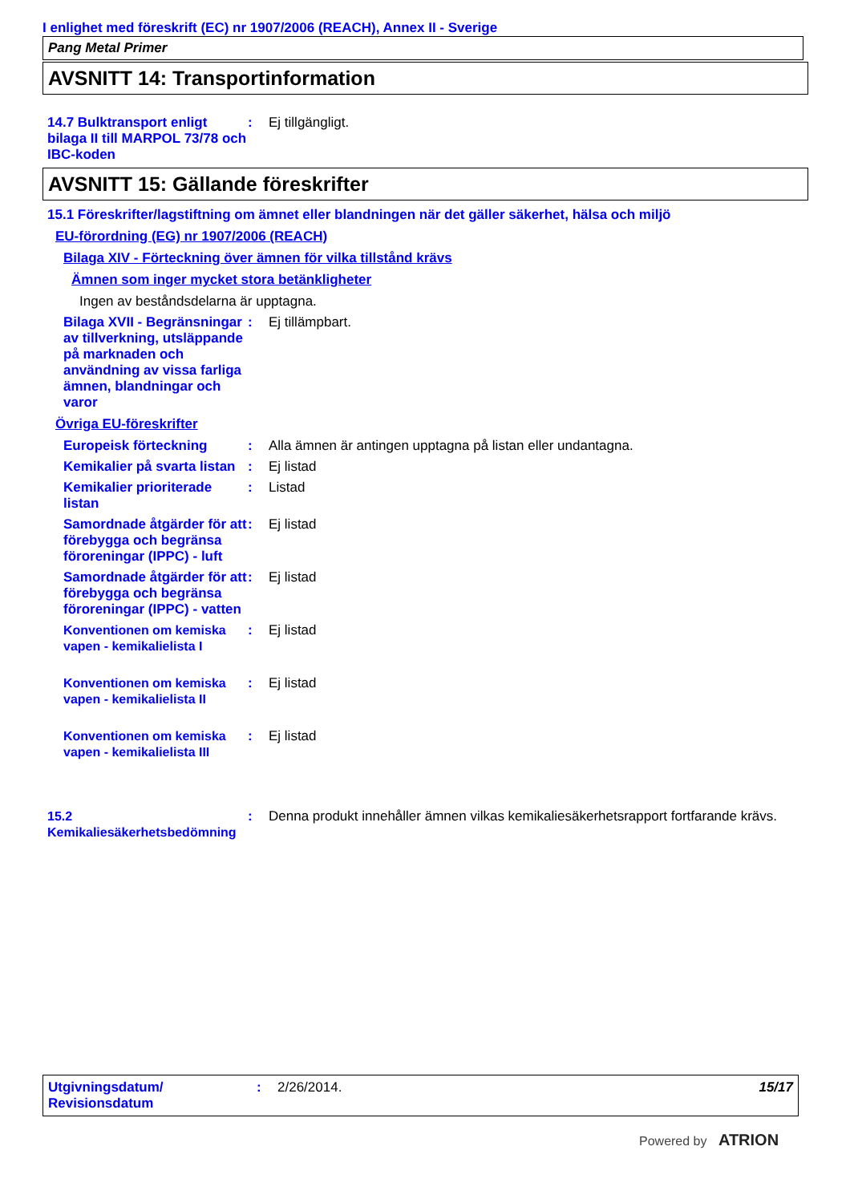I enlighet med föreskrift (EC) nr 1907/2006 (REACH), Annex II - Sverige
Pang Metal Primer
AVSNITT 14: Transportinformation
14.7 Bulktransport enligt bilaga II till MARPOL 73/78 och IBC-koden
: Ej tillgängligt.
AVSNITT 15: Gällande föreskrifter
15.1 Föreskrifter/lagstiftning om ämnet eller blandningen när det gäller säkerhet, hälsa och miljö
EU-förordning (EG) nr 1907/2006 (REACH)
Bilaga XIV - Förteckning över ämnen för vilka tillstånd krävs
Ämnen som inger mycket stora betänkligheter
Ingen av beståndsdelarna är upptagna.
Bilaga XVII - Begränsningar av tillverkning, utsläppande på marknaden och användning av vissa farliga ämnen, blandningar och varor
: Ej tillämpbart.
Övriga EU-föreskrifter
Europeisk förteckning : Alla ämnen är antingen upptagna på listan eller undantagna.
Kemikalier på svarta listan
: Ej listad
Kemikalier prioriterade listan
: Listad
Samordnade åtgärder för att förebygga och begränsa föroreningar (IPPC) - luft
: Ej listad
Samordnade åtgärder för att förebygga och begränsa föroreningar (IPPC) - vatten
: Ej listad
Konventionen om kemiska vapen - kemikalielista I
: Ej listad
Konventionen om kemiska vapen - kemikalielista II
: Ej listad
Konventionen om kemiska vapen - kemikalielista III
: Ej listad
15.2 Kemikaliesäkerhetsbedömning
: Denna produkt innehåller ämnen vilkas kemikaliesäkerhetsrapport fortfarande krävs.
Utgivningsdatum/ Revisionsdatum
: 2/26/2014. 15/17
Powered by ATRION